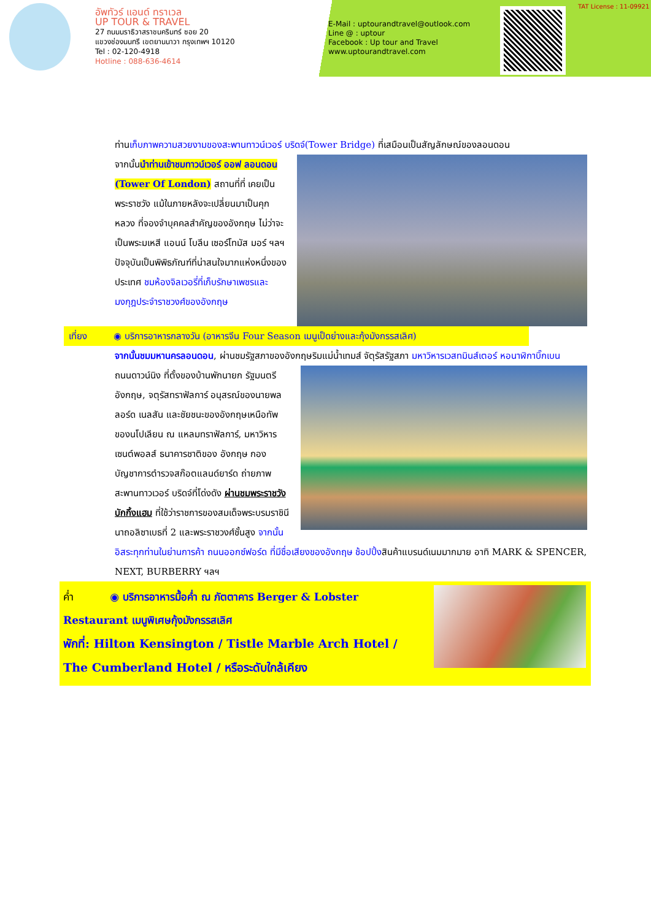อัพทัวร์ แอนด์ ทราเวล
UP TOUR & TRAVEL
27 ถนนนราธิวาสราชนครินทร์ ซอย 20
แขวงช่องนนทรี เขตยานนาวา กรุงเทพฯ 10120
Tel : 02-120-4918
Hotline : 088-636-4614
E-Mail : uptourandtravel@outlook.com
Line @ : uptour
Facebook : Up tour and Travel
www.uptourandtravel.com
TAT License : 11-09921
ท่านเก็บภาพความสวยงามของสะพานทาวน์เวอร์ บริดจ์(Tower Bridge) ที่เสมือนเป็นสัญลักษณ์ของลอนดอน
จากนั้นนำท่านเข้าชมทาวน์เวอร์ ออฟ ลอนดอน (Tower Of London) สถานที่ที่ เคยเป็นพระราชวัง แม้ในภายหลังจะเปลี่ยนมาเป็นคุกหลวง ที่จองจำบุคคลสำคัญของอังกฤษ ไม่ว่าจะเป็นพระมเหสี แอนน์ โบลีน เซอร์โทมัส มอร์ ฯลฯ ปัจจุบันเป็นพิพิธภัณฑ์ที่น่าสนใจมากแห่งหนึ่งของประเทศ ชมห้องจิลเวอรี่ที่เก็บรักษาเพชรและมงกุฎประจำราชวงศ์ของอังกฤษ
เที่ยง ◉ บริการอาหารกลางวัน (อาหารจีน Four Season เมนูเป็ดย่างและกุ้งมังกรรสเลิศ)
จากนั้นชมมหานครลอนดอน, ผ่านชมรัฐสภาของอังกฤษริมแม่น้ำเทมส์ จัตุรัสรัฐสภา มหาวิหารเวสทมินส์เตอร์ หอนาฬิกาบิ๊กเบน
ถนนดาวน์นิง ที่ตั้งของบ้านพักนายก รัฐมนตรีอังกฤษ, จตุรัสทราฟัลการ์ อนุสรณ์ของนายพลลอร์ด เนลสัน และชัยชนะของอังกฤษเหนือทัพของนโปเลียน ณ แหลมทราฟัลการ์, มหาวิหารเซนต์พอลส์ ธนาคารชาติของ อังกฤษ กองบัญชาการตำรวจสก๊อตแลนด์ยาร์ด ถ่ายภาพสะพานทาวเวอร์ บริดจ์ที่โด่งดัง ผ่านชมพระราชวังบักกิ้งแฮม ที่ใช้ว่าราชการของสมเด็จพระบรมราชินีนาถอลิซาเบธที่ 2 และพระราชวงศ์ชั้นสูง จากนั้นอิสระทุกท่านในย่านการค้า ถนนออกซ์ฟอร์ด ที่มีชื่อเสียงของอังกฤษ ช้อปปิ้งสินค้าแบรนด์เนมมากมาย อาทิ MARK & SPENCER, NEXT, BURBERRY ฯลฯ
ค่ำ ◉ บริการอาหารมื้อค่ำ ณ ภัตตาคาร Berger & Lobster Restaurant เมนูพิเศษกุ้งมังกรรสเลิศ
พักที่: Hilton Kensington / Tistle Marble Arch Hotel / The Cumberland Hotel / หรือระดับใกล้เคียง